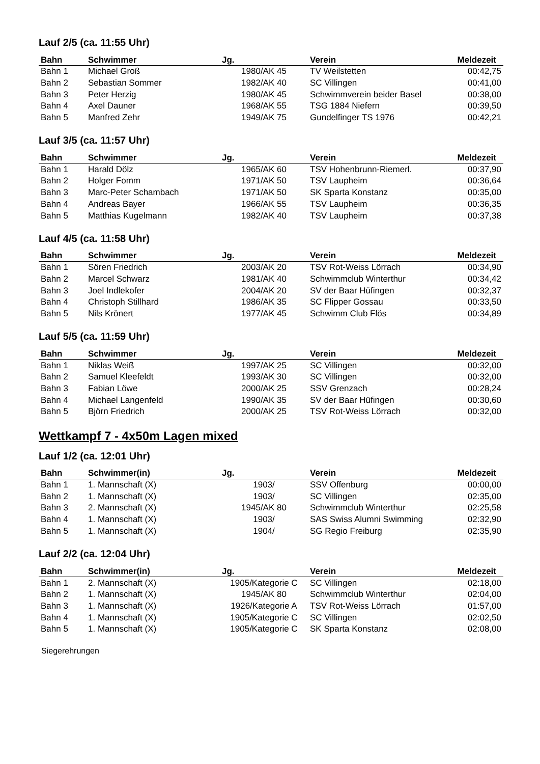Lauf 2/5 (ca. 11:55 Uhr)
| Bahn | Schwimmer | Jg. | Verein | Meldezeit |
| --- | --- | --- | --- | --- |
| Bahn 1 | Michael Groß | 1980/AK 45 | TV Weilstetten | 00:42,75 |
| Bahn 2 | Sebastian Sommer | 1982/AK 40 | SC Villingen | 00:41,00 |
| Bahn 3 | Peter Herzig | 1980/AK 45 | Schwimmverein beider Basel | 00:38,00 |
| Bahn 4 | Axel Dauner | 1968/AK 55 | TSG 1884 Niefern | 00:39,50 |
| Bahn 5 | Manfred Zehr | 1949/AK 75 | Gundelfinger TS 1976 | 00:42,21 |
Lauf 3/5 (ca. 11:57 Uhr)
| Bahn | Schwimmer | Jg. | Verein | Meldezeit |
| --- | --- | --- | --- | --- |
| Bahn 1 | Harald Dölz | 1965/AK 60 | TSV Hohenbrunn-Riemerl. | 00:37,90 |
| Bahn 2 | Holger Fomm | 1971/AK 50 | TSV Laupheim | 00:36,64 |
| Bahn 3 | Marc-Peter Schambach | 1971/AK 50 | SK Sparta Konstanz | 00:35,00 |
| Bahn 4 | Andreas Bayer | 1966/AK 55 | TSV Laupheim | 00:36,35 |
| Bahn 5 | Matthias Kugelmann | 1982/AK 40 | TSV Laupheim | 00:37,38 |
Lauf 4/5 (ca. 11:58 Uhr)
| Bahn | Schwimmer | Jg. | Verein | Meldezeit |
| --- | --- | --- | --- | --- |
| Bahn 1 | Sören Friedrich | 2003/AK 20 | TSV Rot-Weiss Lörrach | 00:34,90 |
| Bahn 2 | Marcel Schwarz | 1981/AK 40 | Schwimmclub Winterthur | 00:34,42 |
| Bahn 3 | Joel Indlekofer | 2004/AK 20 | SV der Baar Hüfingen | 00:32,37 |
| Bahn 4 | Christoph Stillhard | 1986/AK 35 | SC Flipper Gossau | 00:33,50 |
| Bahn 5 | Nils Krönert | 1977/AK 45 | Schwimm Club Flös | 00:34,89 |
Lauf 5/5 (ca. 11:59 Uhr)
| Bahn | Schwimmer | Jg. | Verein | Meldezeit |
| --- | --- | --- | --- | --- |
| Bahn 1 | Niklas Weiß | 1997/AK 25 | SC Villingen | 00:32,00 |
| Bahn 2 | Samuel Kleefeldt | 1993/AK 30 | SC Villingen | 00:32,00 |
| Bahn 3 | Fabian Löwe | 2000/AK 25 | SSV Grenzach | 00:28,24 |
| Bahn 4 | Michael Langenfeld | 1990/AK 35 | SV der Baar Hüfingen | 00:30,60 |
| Bahn 5 | Björn Friedrich | 2000/AK 25 | TSV Rot-Weiss Lörrach | 00:32,00 |
Wettkampf 7 - 4x50m Lagen mixed
Lauf 1/2 (ca. 12:01 Uhr)
| Bahn | Schwimmer(in) | Jg. | Verein | Meldezeit |
| --- | --- | --- | --- | --- |
| Bahn 1 | 1. Mannschaft (X) | 1903/ | SSV Offenburg | 00:00,00 |
| Bahn 2 | 1. Mannschaft (X) | 1903/ | SC Villingen | 02:35,00 |
| Bahn 3 | 2. Mannschaft (X) | 1945/AK 80 | Schwimmclub Winterthur | 02:25,58 |
| Bahn 4 | 1. Mannschaft (X) | 1903/ | SAS Swiss Alumni Swimming | 02:32,90 |
| Bahn 5 | 1. Mannschaft (X) | 1904/ | SG Regio Freiburg | 02:35,90 |
Lauf 2/2 (ca. 12:04 Uhr)
| Bahn | Schwimmer(in) | Jg. | Verein | Meldezeit |
| --- | --- | --- | --- | --- |
| Bahn 1 | 2. Mannschaft (X) | 1905/Kategorie C | SC Villingen | 02:18,00 |
| Bahn 2 | 1. Mannschaft (X) | 1945/AK 80 | Schwimmclub Winterthur | 02:04,00 |
| Bahn 3 | 1. Mannschaft (X) | 1926/Kategorie A | TSV Rot-Weiss Lörrach | 01:57,00 |
| Bahn 4 | 1. Mannschaft (X) | 1905/Kategorie C | SC Villingen | 02:02,50 |
| Bahn 5 | 1. Mannschaft (X) | 1905/Kategorie C | SK Sparta Konstanz | 02:08,00 |
Siegerehrungen